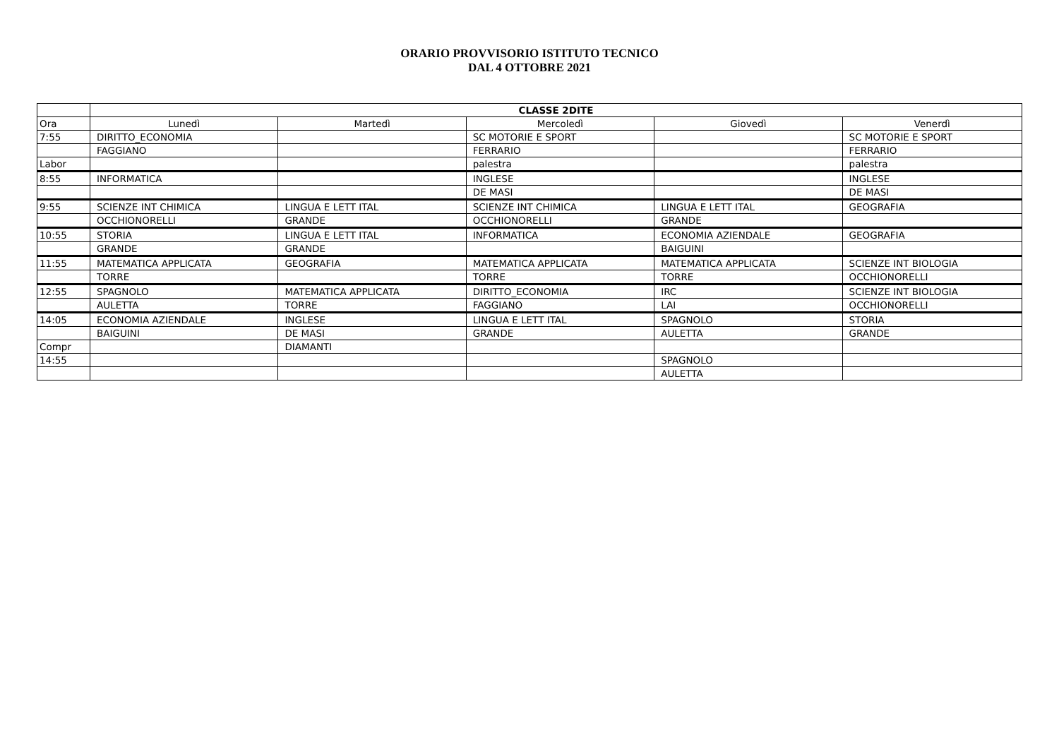ORARIO PROVVISORIO ISTITUTO TECNICO
DAL 4 OTTOBRE 2021
| | CLASSE 2DITE | | | | |
| Ora | Lunedì | Martedì | Mercoledì | Giovedì | Venerdì |
| 7:55 | DIRITTO_ECONOMIA | | SC MOTORIE E SPORT | | SC MOTORIE E SPORT |
| | FAGGIANO | | FERRARIO | | FERRARIO |
| Labor | | | palestra | | palestra |
| 8:55 | INFORMATICA | | INGLESE | | INGLESE |
| | | | DE MASI | | DE MASI |
| 9:55 | SCIENZE INT CHIMICA | LINGUA E LETT ITAL | SCIENZE INT CHIMICA | LINGUA E LETT ITAL | GEOGRAFIA |
| | OCCHIONORELLI | GRANDE | OCCHIONORELLI | GRANDE | |
| 10:55 | STORIA | LINGUA E LETT ITAL | INFORMATICA | ECONOMIA AZIENDALE | GEOGRAFIA |
| | GRANDE | GRANDE | | BAIGUINI | |
| 11:55 | MATEMATICA APPLICATA | GEOGRAFIA | MATEMATICA APPLICATA | MATEMATICA APPLICATA | SCIENZE INT BIOLOGIA |
| | TORRE | | TORRE | TORRE | OCCHIONORELLI |
| 12:55 | SPAGNOLO | MATEMATICA APPLICATA | DIRITTO_ECONOMIA | IRC | SCIENZE INT BIOLOGIA |
| | AULETTA | TORRE | FAGGIANO | LAI | OCCHIONORELLI |
| 14:05 | ECONOMIA AZIENDALE | INGLESE | LINGUA E LETT ITAL | SPAGNOLO | STORIA |
| | BAIGUINI | DE MASI | GRANDE | AULETTA | GRANDE |
| Compr | | DIAMANTI | | | |
| 14:55 | | | | SPAGNOLO | |
| | | | | AULETTA | |